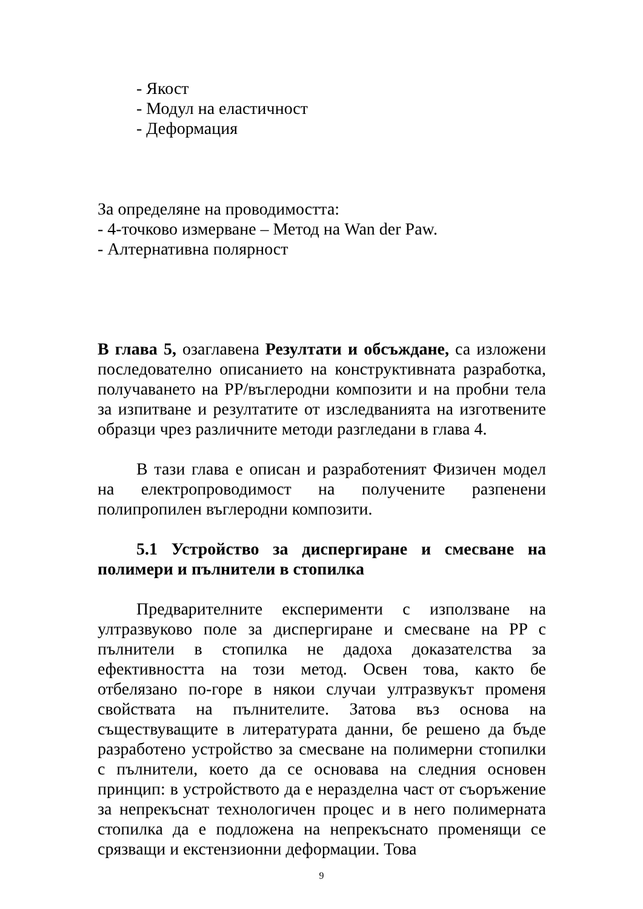- Якост
- Модул на еластичност
- Деформация
За определяне на проводимостта:
- 4-точково измерване – Метод на Wan der Paw.
- Алтернативна полярност
В глава 5, озаглавена Резултати и обсъждане, са изложени последователно описанието на конструктивната разработка, получаването на PP/въглеродни композити и на пробни тела за изпитване и резултатите от изследванията на изготвените образци чрез различните методи разгледани в глава 4.
В тази глава е описан и разработеният Физичен модел на електропроводимост на получените разпенени полипропилен въглеродни композити.
5.1 Устройство за диспергиране и смесване на полимери и пълнители в стопилка
Предварителните експерименти с използване на ултразвуково поле за диспергиране и смесване на PP с пълнители в стопилка не дадоха доказателства за ефективността на този метод. Освен това, както бе отбелязано по-горе в някои случаи ултразвукът променя свойствата на пълнителите. Затова въз основа на съществуващите в литературата данни, бе решено да бъде разработено устройство за смесване на полимерни стопилки с пълнители, което да се основава на следния основен принцип: в устройството да е неразделна част от съоръжение за непрекъснат технологичен процес и в него полимерната стопилка да е подложена на непрекъснато променящи се срязващи и екстензионни деформации. Това
9